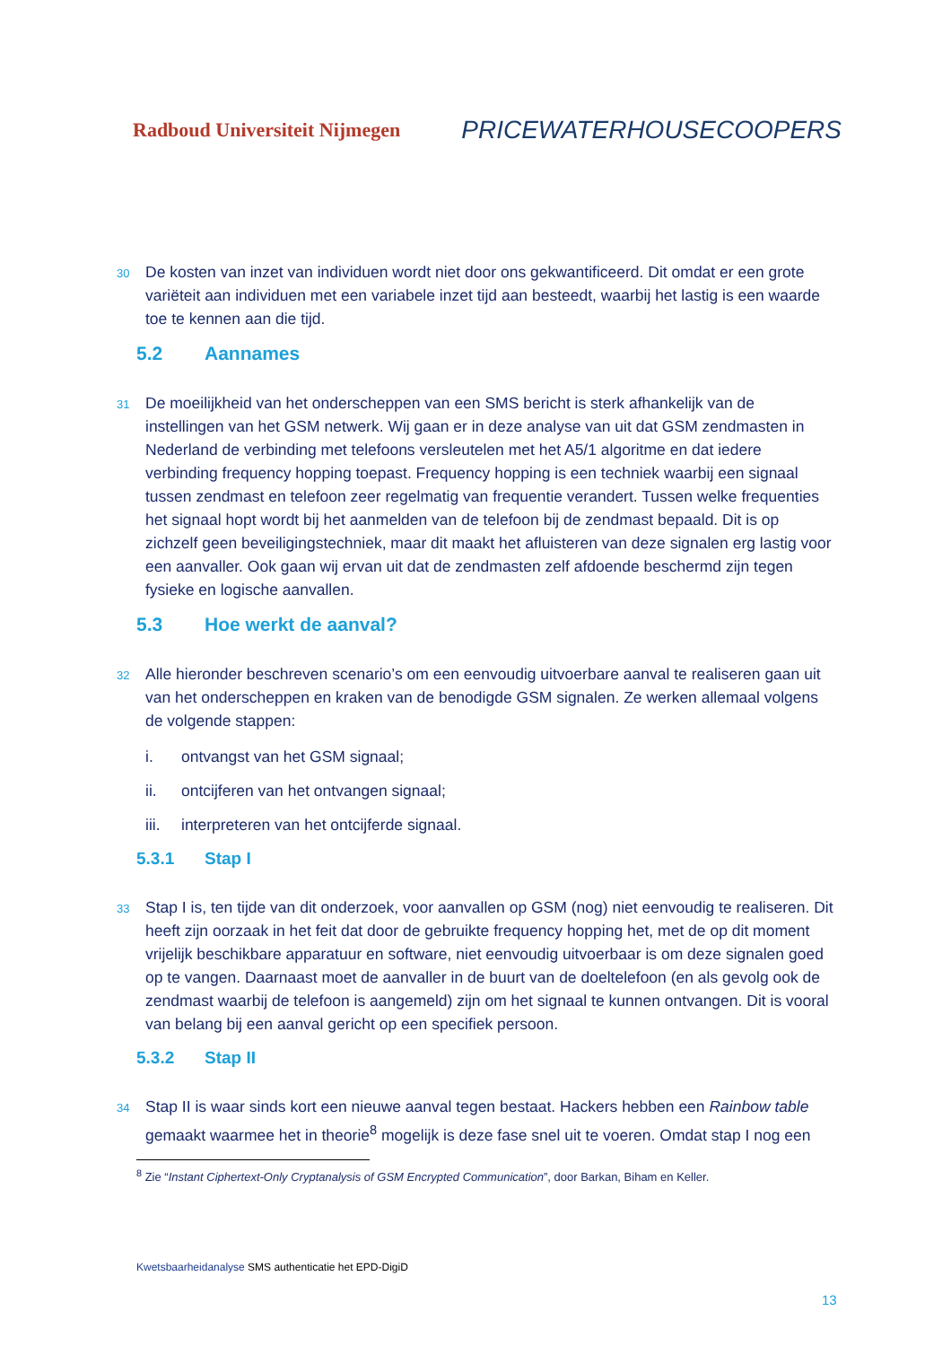Radboud Universiteit Nijmegen
PRICEWATERHOUSECOOPERS
30
De kosten van inzet van individuen wordt niet door ons gekwantificeerd. Dit omdat er een grote variëteit aan individuen met een variabele inzet tijd aan besteedt, waarbij het lastig is een waarde toe te kennen aan die tijd.
5.2 Aannames
31
De moeilijkheid van het onderscheppen van een SMS bericht is sterk afhankelijk van de instellingen van het GSM netwerk. Wij gaan er in deze analyse van uit dat GSM zendmasten in Nederland de verbinding met telefoons versleutelen met het A5/1 algoritme en dat iedere verbinding frequency hopping toepast. Frequency hopping is een techniek waarbij een signaal tussen zendmast en telefoon zeer regelmatig van frequentie verandert. Tussen welke frequenties het signaal hopt wordt bij het aanmelden van de telefoon bij de zendmast bepaald. Dit is op zichzelf geen beveiligingstechniek, maar dit maakt het afluisteren van deze signalen erg lastig voor een aanvaller. Ook gaan wij ervan uit dat de zendmasten zelf afdoende beschermd zijn tegen fysieke en logische aanvallen.
5.3 Hoe werkt de aanval?
32
Alle hieronder beschreven scenario’s om een eenvoudig uitvoerbare aanval te realiseren gaan uit van het onderscheppen en kraken van de benodigde GSM signalen. Ze werken allemaal volgens de volgende stappen:
i. ontvangst van het GSM signaal;
ii. ontcijferen van het ontvangen signaal;
iii. interpreteren van het ontcijferde signaal.
5.3.1 Stap I
33
Stap I is, ten tijde van dit onderzoek, voor aanvallen op GSM (nog) niet eenvoudig te realiseren. Dit heeft zijn oorzaak in het feit dat door de gebruikte frequency hopping het, met de op dit moment vrijelijk beschikbare apparatuur en software, niet eenvoudig uitvoerbaar is om deze signalen goed op te vangen. Daarnaast moet de aanvaller in de buurt van de doeltelefoon (en als gevolg ook de zendmast waarbij de telefoon is aangemeld) zijn om het signaal te kunnen ontvangen. Dit is vooral van belang bij een aanval gericht op een specifiek persoon.
5.3.2 Stap II
34
Stap II is waar sinds kort een nieuwe aanval tegen bestaat. Hackers hebben een Rainbow table gemaakt waarmee het in theorie<sup>8</sup> mogelijk is deze fase snel uit te voeren. Omdat stap I nog een
<sup>8</sup> Zie “Instant Ciphertext-Only Cryptanalysis of GSM Encrypted Communication”, door Barkan, Biham en Keller.
Kwetsbaarheidanalyse SMS authenticatie het EPD-DigiD
13